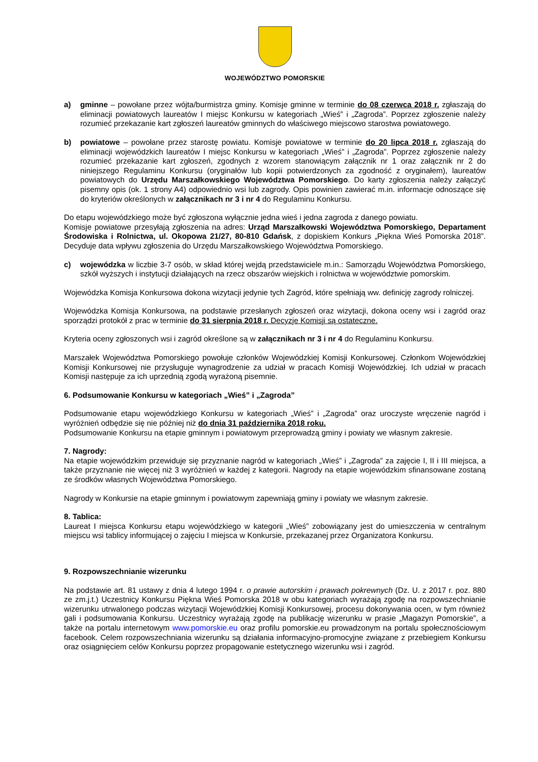WOJEWÓDZTWO POMORSKIE
a) gminne – powołane przez wójta/burmistrza gminy. Komisje gminne w terminie do 08 czerwca 2018 r. zgłaszają do eliminacji powiatowych laureatów I miejsc Konkursu w kategoriach „Wieś” i „Zagroda”. Poprzez zgłoszenie należy rozumieć przekazanie kart zgłoszeń laureatów gminnych do właściwego miejscowo starostwa powiatowego.
b) powiatowe – powołane przez starostę powiatu. Komisje powiatowe w terminie do 20 lipca 2018 r. zgłaszają do eliminacji wojewódzkich laureatów I miejsc Konkursu w kategoriach „Wieś” i „Zagroda”. Poprzez zgłoszenie należy rozumieć przekazanie kart zgłoszeń, zgodnych z wzorem stanowiącym załącznik nr 1 oraz załącznik nr 2 do niniejszego Regulaminu Konkursu (oryginałów lub kopii potwierdzonych za zgodność z oryginałem), laureatów powiatowych do Urzędu Marszałkowskiego Województwa Pomorskiego. Do karty zgłoszenia należy załączyć pisemny opis (ok. 1 strony A4) odpowiednio wsi lub zagrody. Opis powinien zawierać m.in. informacje odnoszące się do kryteriów określonych w załącznikach nr 3 i nr 4 do Regulaminu Konkursu.
Do etapu wojewódzkiego może być zgłoszona wyłącznie jedna wieś i jedna zagroda z danego powiatu.
Komisje powiatowe przesyłają zgłoszenia na adres: Urząd Marszałkowski Województwa Pomorskiego, Departament Środowiska i Rolnictwa, ul. Okopowa 21/27, 80-810 Gdańsk, z dopiskiem Konkurs „Piękna Wieś Pomorska 2018”. Decyduje data wpływu zgłoszenia do Urzędu Marszałkowskiego Województwa Pomorskiego.
c) wojewódzka w liczbie 3-7 osób, w skład której wejdą przedstawiciele m.in.: Samorządu Województwa Pomorskiego, szkół wyższych i instytucji działających na rzecz obszarów wiejskich i rolnictwa w województwie pomorskim.
Wojewódzka Komisja Konkursowa dokona wizytacji jedynie tych Zagród, które spełniają ww. definicję zagrody rolniczej.
Wojewódzka Komisja Konkursowa, na podstawie przesłanych zgłoszeń oraz wizytacji, dokona oceny wsi i zagród oraz sporządzi protokół z prac w terminie do 31 sierpnia 2018 r. Decyzje Komisji są ostateczne.
Kryteria oceny zgłoszonych wsi i zagród określone są w załącznikach nr 3 i nr 4 do Regulaminu Konkursu.
Marszałek Województwa Pomorskiego powołuje członków Wojewódzkiej Komisji Konkursowej. Członkom Wojewódzkiej Komisji Konkursowej nie przysługuje wynagrodzenie za udział w pracach Komisji Wojewódzkiej. Ich udział w pracach Komisji następuje za ich uprzednią zgodą wyrażoną pisemnie.
6. Podsumowanie Konkursu w kategoriach „Wieś” i „Zagroda”
Podsumowanie etapu wojewódzkiego Konkursu w kategoriach „Wieś” i „Zagroda” oraz uroczyste wręczenie nagród i wyróżnień odbędzie się nie później niż do dnia 31 października 2018 roku.
Podsumowanie Konkursu na etapie gminnym i powiatowym przeprowadzą gminy i powiaty we własnym zakresie.
7. Nagrody:
Na etapie wojewódzkim przewiduje się przyznanie nagród w kategoriach „Wieś” i „Zagroda” za zajęcie I, II i III miejsca, a także przyznanie nie więcej niż 3 wyróżnień w każdej z kategorii. Nagrody na etapie wojewódzkim sfinansowane zostaną ze środków własnych Województwa Pomorskiego.
Nagrody w Konkursie na etapie gminnym i powiatowym zapewniają gminy i powiaty we własnym zakresie.
8. Tablica:
Laureat I miejsca Konkursu etapu wojewódzkiego w kategorii „Wieś” zobowiązany jest do umieszczenia w centralnym miejscu wsi tablicy informującej o zajęciu I miejsca w Konkursie, przekazanej przez Organizatora Konkursu.
9. Rozpowszechnianie wizerunku
Na podstawie art. 81 ustawy z dnia 4 lutego 1994 r. o prawie autorskim i prawach pokrewnych (Dz. U. z 2017 r. poz. 880 ze zm.j.t.) Uczestnicy Konkursu Piękna Wieś Pomorska 2018 w obu kategoriach wyrażają zgodę na rozpowszechnianie wizerunku utrwalonego podczas wizytacji Wojewódzkiej Komisji Konkursowej, procesu dokonywania ocen, w tym również gali i podsumowania Konkursu. Uczestnicy wyrażają zgodę na publikację wizerunku w prasie „Magazyn Pomorskie”, a także na portalu internetowym www.pomorskie.eu oraz profilu pomorskie.eu prowadzonym na portalu społecznościowym facebook. Celem rozpowszechniania wizerunku są działania informacyjno-promocyjne związane z przebiegiem Konkursu oraz osiągnięciem celów Konkursu poprzez propagowanie estetycznego wizerunku wsi i zagród.